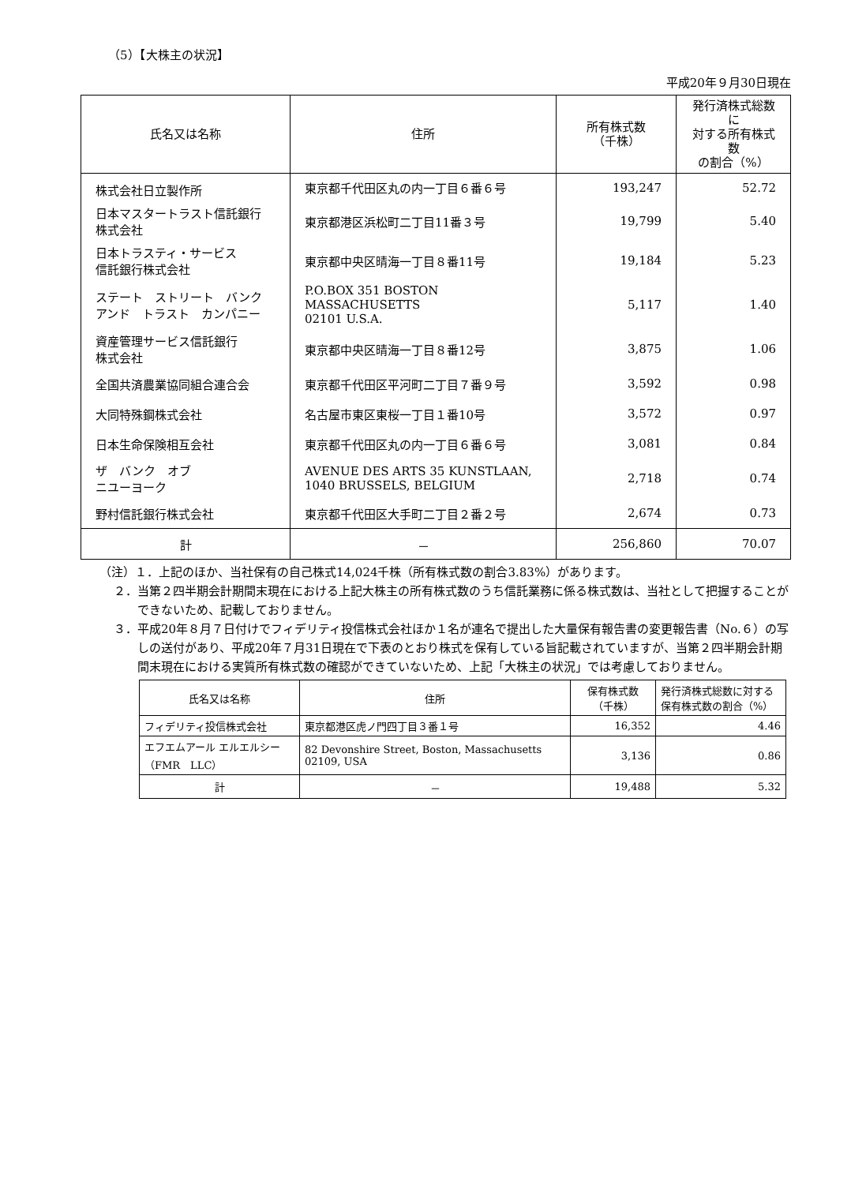（5）【大株主の状況】
平成20年９月30日現在
| 氏名又は名称 | 住所 | 所有株式数 （千株） | 発行済株式総数に 対する所有株式数 の割合（%） |
| --- | --- | --- | --- |
| 株式会社日立製作所 | 東京都千代田区丸の内一丁目６番６号 | 193,247 | 52.72 |
| 日本マスタートラスト信託銀行 株式会社 | 東京都港区浜松町二丁目11番３号 | 19,799 | 5.40 |
| 日本トラスティ・サービス 信託銀行株式会社 | 東京都中央区晴海一丁目８番11号 | 19,184 | 5.23 |
| ステート ストリート バンク アンド トラスト カンパニー | P.O.BOX 351 BOSTON MASSACHUSETTS 02101 U.S.A. | 5,117 | 1.40 |
| 資産管理サービス信託銀行 株式会社 | 東京都中央区晴海一丁目８番12号 | 3,875 | 1.06 |
| 全国共済農業協同組合連合会 | 東京都千代田区平河町二丁目７番９号 | 3,592 | 0.98 |
| 大同特殊鋼株式会社 | 名古屋市東区東桜一丁目１番10号 | 3,572 | 0.97 |
| 日本生命保険相互会社 | 東京都千代田区丸の内一丁目６番６号 | 3,081 | 0.84 |
| ザ バンク オブ ニユーヨーク | AVENUE DES ARTS 35 KUNSTLAAN, 1040 BRUSSELS, BELGIUM | 2,718 | 0.74 |
| 野村信託銀行株式会社 | 東京都千代田区大手町二丁目２番２号 | 2,674 | 0.73 |
| 計 | － | 256,860 | 70.07 |
（注）１．上記のほか、当社保有の自己株式14,024千株（所有株式数の割合3.83%）があります。
２．当第２四半期会計期間末現在における上記大株主の所有株式数のうち信託業務に係る株式数は、当社として把握することができないため、記載しておりません。
３．平成20年８月７日付けでフィデリティ投信株式会社ほか１名が連名で提出した大量保有報告書の変更報告書（No.６）の写しの送付があり、平成20年７月31日現在で下表のとおり株式を保有している旨記載されていますが、当第２四半期会計期間末現在における実質所有株式数の確認ができていないため、上記「大株主の状況」では考慮しておりません。
| 氏名又は名称 | 住所 | 保有株式数 （千株） | 発行済株式総数に対する 保有株式数の割合（%） |
| --- | --- | --- | --- |
| フィデリティ投信株式会社 | 東京都港区虎ノ門四丁目３番１号 | 16,352 | 4.46 |
| エフエムアール エルエルシー （FMR LLC） | 82 Devonshire Street, Boston, Massachusetts 02109, USA | 3,136 | 0.86 |
| 計 | － | 19,488 | 5.32 |